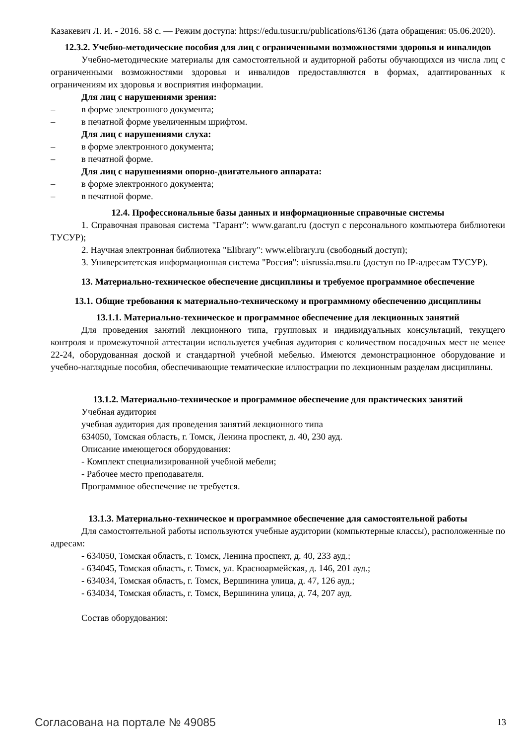Казакевич Л. И. - 2016. 58 с. — Режим доступа: https://edu.tusur.ru/publications/6136 (дата обращения: 05.06.2020).
12.3.2. Учебно-методические пособия для лиц с ограниченными возможностями здоровья и инвалидов
Учебно-методические материалы для самостоятельной и аудиторной работы обучающихся из числа лиц с ограниченными возможностями здоровья и инвалидов предоставляются в формах, адаптированных к ограничениям их здоровья и восприятия информации.
Для лиц с нарушениями зрения:
– в форме электронного документа;
– в печатной форме увеличенным шрифтом.
Для лиц с нарушениями слуха:
– в форме электронного документа;
– в печатной форме.
Для лиц с нарушениями опорно-двигательного аппарата:
– в форме электронного документа;
– в печатной форме.
12.4. Профессиональные базы данных и информационные справочные системы
1. Справочная правовая система "Гарант": www.garant.ru (доступ с персонального компьютера библиотеки ТУСУР);
2. Научная электронная библиотека "Elibrary": www.elibrary.ru (свободный доступ);
3. Университетская информационная система "Россия": uisrussia.msu.ru (доступ по IP-адресам ТУСУР).
13. Материально-техническое обеспечение дисциплины и требуемое программное обеспечение
13.1. Общие требования к материально-техническому и программному обеспечению дисциплины
13.1.1. Материально-техническое и программное обеспечение для лекционных занятий
Для проведения занятий лекционного типа, групповых и индивидуальных консультаций, текущего контроля и промежуточной аттестации используется учебная аудитория с количеством посадочных мест не менее 22-24, оборудованная доской и стандартной учебной мебелью. Имеются демонстрационное оборудование и учебно-наглядные пособия, обеспечивающие тематические иллюстрации по лекционным разделам дисциплины.
13.1.2. Материально-техническое и программное обеспечение для практических занятий
Учебная аудитория
учебная аудитория для проведения занятий лекционного типа
634050, Томская область, г. Томск, Ленина проспект, д. 40, 230 ауд.
Описание имеющегося оборудования:
- Комплект специализированной учебной мебели;
- Рабочее место преподавателя.
Программное обеспечение не требуется.
13.1.3. Материально-техническое и программное обеспечение для самостоятельной работы
Для самостоятельной работы используются учебные аудитории (компьютерные классы), расположенные по адресам:
- 634050, Томская область, г. Томск, Ленина проспект, д. 40, 233 ауд.;
- 634045, Томская область, г. Томск, ул. Красноармейская, д. 146, 201 ауд.;
- 634034, Томская область, г. Томск, Вершинина улица, д. 47, 126 ауд.;
- 634034, Томская область, г. Томск, Вершинина улица, д. 74, 207 ауд.
Состав оборудования:
Согласована на портале № 49085 13